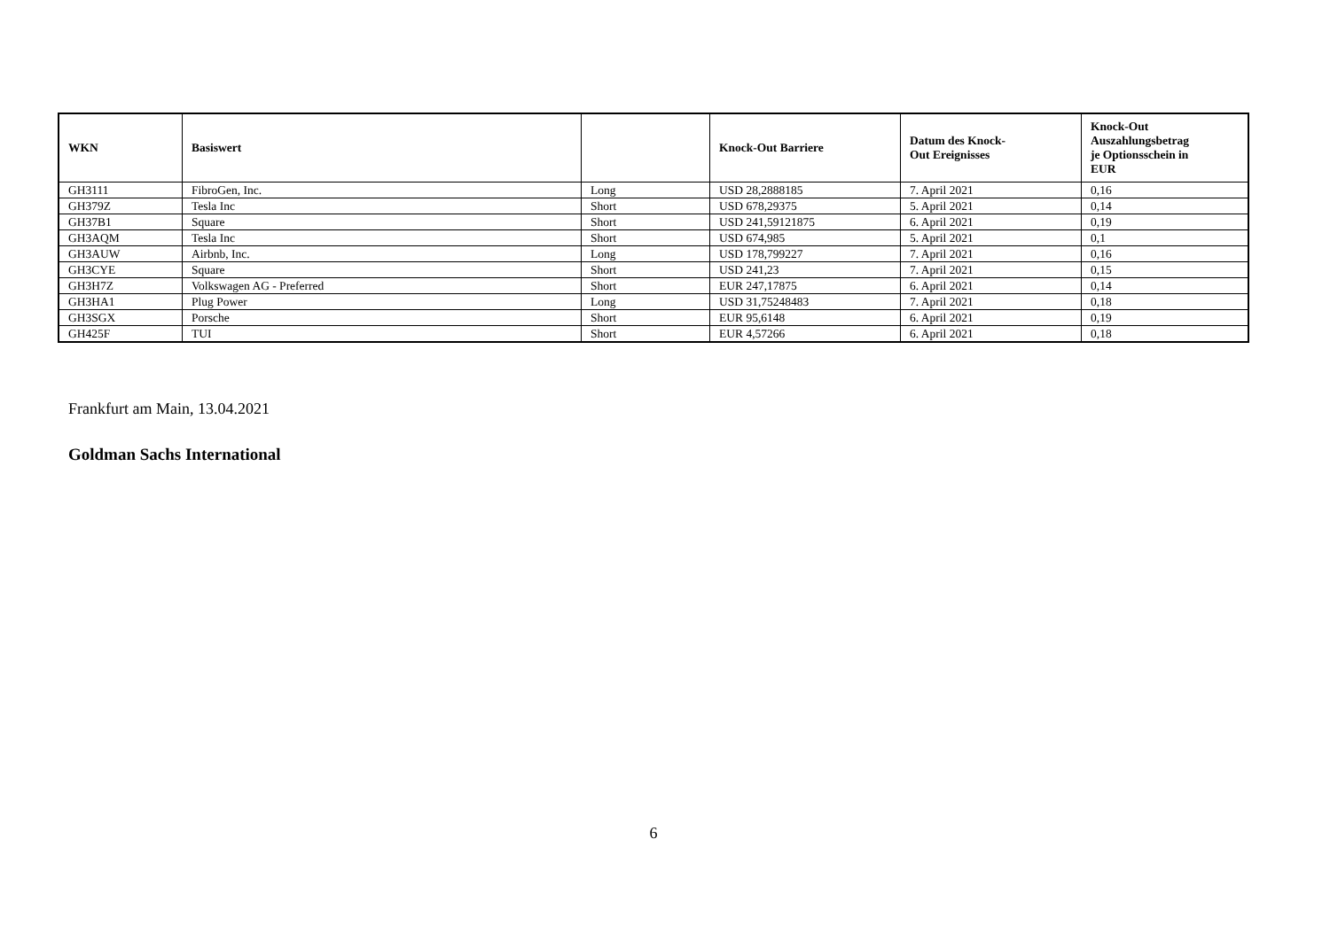| WKN | Basiswert | | Knock-Out Barriere | Datum des Knock- Out Ereignisses | Knock-Out Auszahlungsbetrag je Optionsschein in EUR |
| --- | --- | --- | --- | --- | --- |
| GH3111 | FibroGen, Inc. | Long | USD 28,2888185 | 7. April 2021 | 0,16 |
| GH379Z | Tesla Inc | Short | USD 678,29375 | 5. April 2021 | 0,14 |
| GH37B1 | Square | Short | USD 241,59121875 | 6. April 2021 | 0,19 |
| GH3AQM | Tesla Inc | Short | USD 674,985 | 5. April 2021 | 0,1 |
| GH3AUW | Airbnb, Inc. | Long | USD 178,799227 | 7. April 2021 | 0,16 |
| GH3CYE | Square | Short | USD 241,23 | 7. April 2021 | 0,15 |
| GH3H7Z | Volkswagen AG - Preferred | Short | EUR 247,17875 | 6. April 2021 | 0,14 |
| GH3HA1 | Plug Power | Long | USD 31,75248483 | 7. April 2021 | 0,18 |
| GH3SGX | Porsche | Short | EUR 95,6148 | 6. April 2021 | 0,19 |
| GH425F | TUI | Short | EUR 4,57266 | 6. April 2021 | 0,18 |
Frankfurt am Main, 13.04.2021
Goldman Sachs International
6